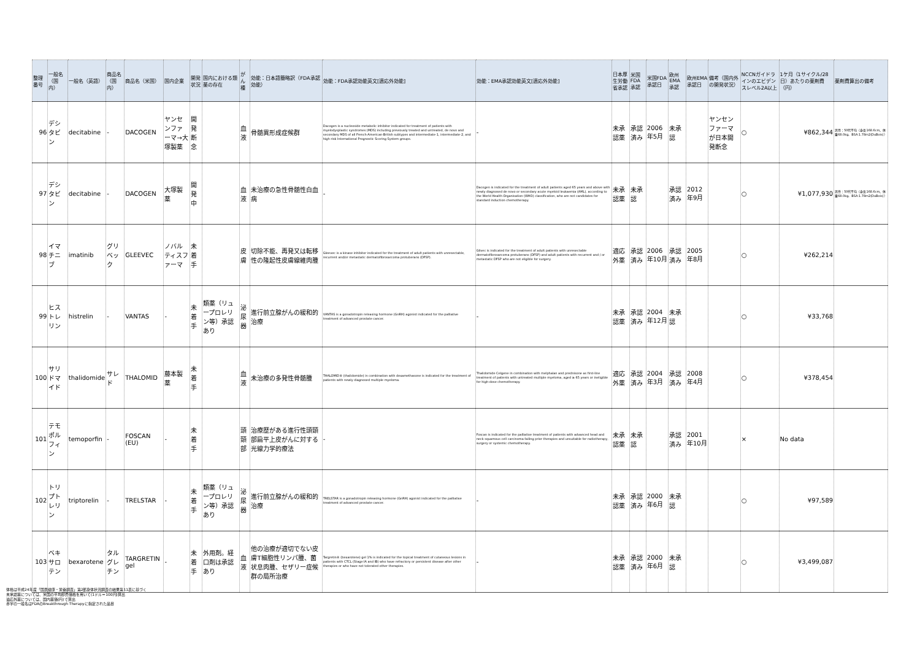| 整理番号 | 一般名（国内） | 一般名（英語） | 商品名（国内） | 商品名（米国） | 国内企業 | 開発状況 | 国内における類薬の存在 | がん種 | 効能：日本語簡略訳（FDA承認効能） | 効能：FDA承認効能英文[適応外効能] | 効能：EMA承認効能英文[適応外効能] | 日本厚生労働省承認 | 米国FDA承認 | 米国FDA承認日 | 欧州EMA承認 | 欧州EMA承認日 | 備考（国内外の開発状況） | NCCNガイドラインのエビデンスレベル2A以上 | 1ケ月（1サイクル/28日）あたりの薬剤費（円） | 薬剤費算出の備考 |
| --- | --- | --- | --- | --- | --- | --- | --- | --- | --- | --- | --- | --- | --- | --- | --- | --- | --- | --- | --- | --- |
| 96 | デシタビン | decitabine | - | DACOGEN | ヤンセンファーマ→大塚製薬 | 開発断念 | | 血液 | 骨髄異形成症候群 | Dacogen is a nucleoside metabolic inhibitor indicated for treatment of patients with myelodysplastic syndromes (MDS) including previously treated and untreated, de novo and secondary MDS of all French-American-British subtypes and intermediate-1, intermediate-2, and high-risk International Prognostic Scoring System groups. | - | 未承認薬 | 承認済み | 2006年5月 | 未承認 | | ヤンセンファーマが日本開発断念 | ○ | ¥862,344 | 男性：50代平均（身長168.6cm、体重68.0kg、BSA:1.78m2(DuBois)） |
| 97 | デシタビン | decitabine | - | DACOGEN | 大塚製薬 | 開発中 | | 血液 | 未治療の急性骨髄性白血病 | - | Dacogen is indicated for the treatment of adult patients aged 65 years and above with newly diagnosed de novo or secondary acute myeloid leukaemia (AML), according to the World Health Organisation (WHO) classification, who are not candidates for standard induction chemotherapy. | 未承認薬 | 未承認 | | 承認済み | 2012年9月 | | ○ | ¥1,077,930 | 男性：50代平均（身長168.6cm、体重68.0kg、BSA:1.78m2(DuBois)） |
| 98 | イマチニブ | imatinib | グリベック | GLEEVEC | ノバルティスファーマ | 未着手 | | 皮膚 | 切除不能、再発又は転移性の隆起性皮膚線維肉腫 | Gleevec is a kinase inhibitor indicated for the treatment of adult patients with unresectable, recurrent and/or metastatic dermatofibrosarcoma protuberans (DFSP). | Glivec is indicated for the treatment of adult patients with unresectable dermatofibrosarcoma protuberans (DFSP) and adult patients with recurrent and / or metastatic DFSP who are not eligible for surgery. | 適応外薬 | 承認済み | 2006年10月 | 承認済み | 2005年8月 | | ○ | ¥262,214 | |
| 99 | ヒストレリン | histrelin | - | VANTAS | - | 未着手 | 類薬（リュープロレリン等）承認あり | 泌尿器 | 進行前立腺がんの緩和的治療 | VANTAS is a gonadotropin releasing hormone (GnRH) agonist indicated for the palliative treatment of advanced prostate cancer. | - | 未承認薬 | 承認済み | 2004年12月 | 未承認 | | | ○ | ¥33,768 | |
| 100 | サリドマイド | thalidomide | サレド | THALOMID | 藤本製薬 | 未着手 | | 血液 | 未治療の多発性骨髄腫 | THALOMID® (thalidomide) in combination with dexamethasone is indicated for the treatment of patients with newly diagnosed multiple myeloma. | Thalidomide Celgene in combination with melphalan and prednisone as first-line treatment of patients with untreated multiple myeloma, aged ≥ 65 years or ineligible for high-dose chemotherapy. | 適応外薬 | 承認済み | 2004年3月 | 承認済み | 2008年4月 | | ○ | ¥378,454 | |
| 101 | テモポルフィン | temoporfin | - | FOSCAN (EU) | - | 未着手 | | 頭頸部 | 治療歴がある進行性頭頸部扁平上皮がんに対する光線力学的療法 | - | Foscan is indicated for the palliative treatment of patients with advanced head and neck squamous cell carcinoma failing prior therapies and unsuitable for radiotherapy, surgery or systemic chemotherapy. | 未承認薬 | 未承認 | | 承認済み | 2001年10月 | | × | No data | |
| 102 | トリプトレリン | triptorelin | - | TRELSTAR | - | 未着手 | 類薬（リュープロレリン等）承認あり | 泌尿器 | 進行前立腺がんの緩和的治療 | TRELSTAR is a gonadotropin releasing hormone (GnRH) agonist indicated for the palliative treatment of advanced prostate cancer. | - | 未承認薬 | 承認済み | 2000年6月 | 未承認 | | | ○ | ¥97,589 | |
| 103 | ベキサロテン | bexarotene | タルグレチン | TARGRETIN gel | - | 未着手 | 外用剤。経口剤は承認あり | 血液 | 他の治療が適切でない皮膚T細胞性リンパ腫、菌状息肉腫、セザリー症候群の局所治療 | Targretin® (bexarotene) gel 1% is indicated for the topical treatment of cutaneous lesions in patients with CTCL (Stage IA and IB) who have refractory or persistent disease after other therapies or who have not tolerated other therapies. | - | 未承認薬 | 承認済み | 2000年6月 | 未承認 | | | ○ | ¥3,499,087 | |
体格は平成24年度「国民健康・栄養調査」第2部身体状況調査の結果第11表に基づく
未承認薬については、米国の平均卸売価格を用いて(1ドル＝100円)算出
適応外薬については、国内薬価(円)で算出
赤字の一般名はFDAのBreakthrough Therapyに指定された品目